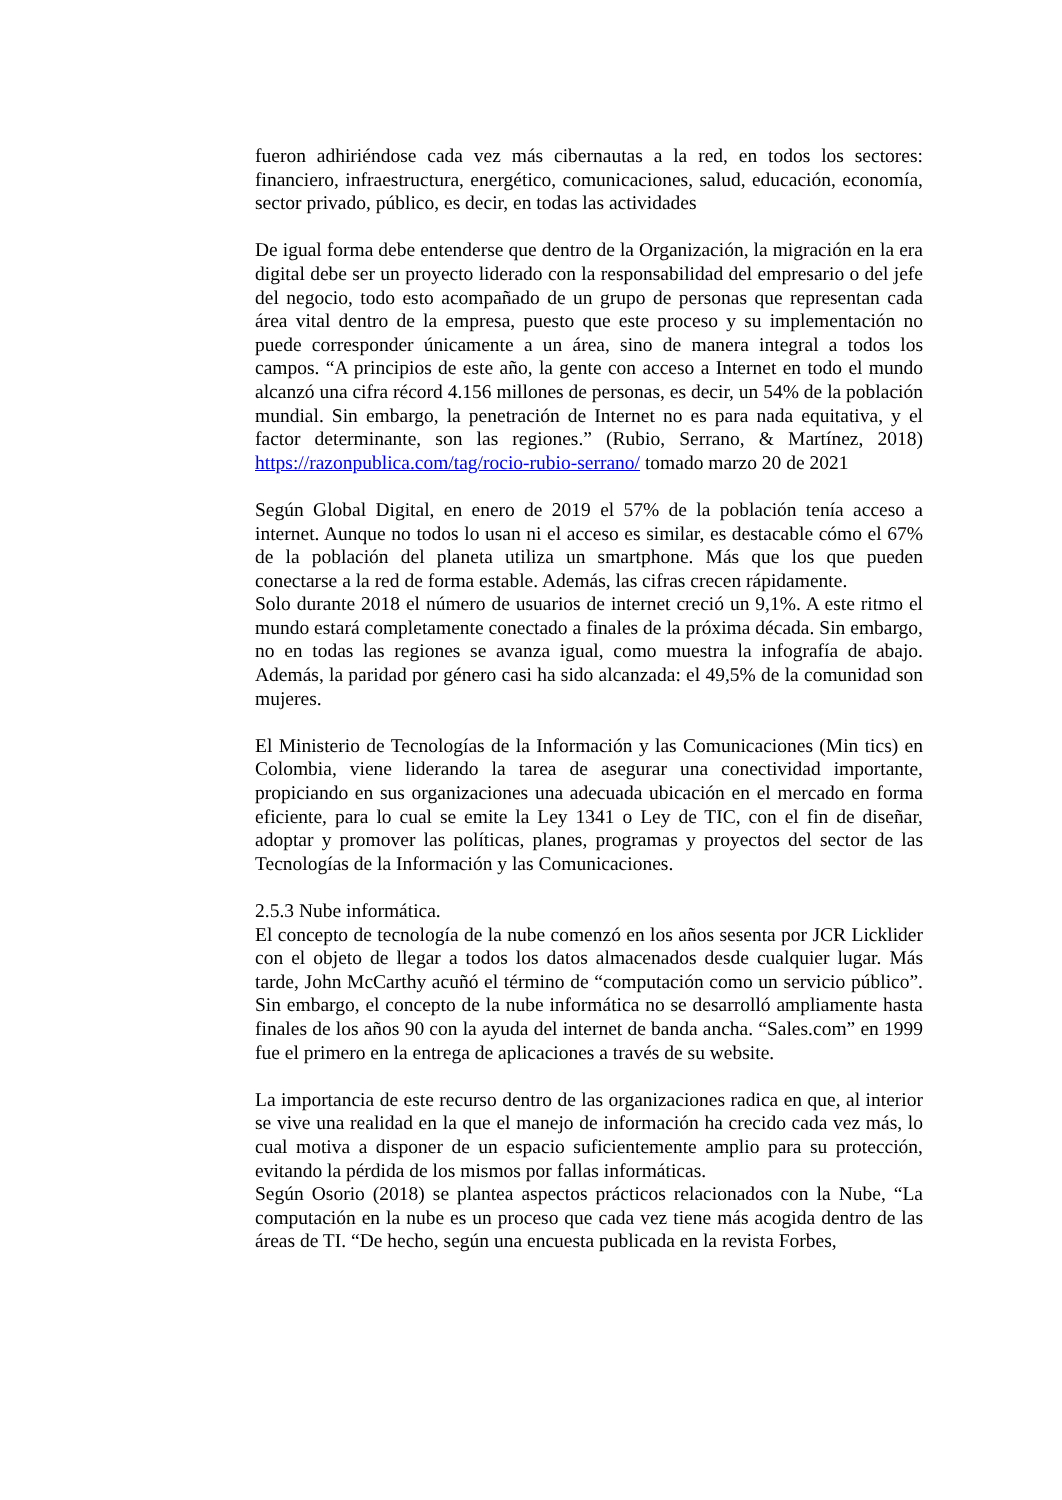fueron adhiriéndose cada vez más cibernautas a la red, en todos los sectores: financiero, infraestructura, energético, comunicaciones, salud, educación, economía, sector privado, público, es decir, en todas las actividades
De igual forma debe entenderse que dentro de la Organización, la migración en la era digital debe ser un proyecto liderado con la responsabilidad del empresario o del jefe del negocio, todo esto acompañado de un grupo de personas que representan cada área vital dentro de la empresa, puesto que este proceso y su implementación no puede corresponder únicamente a un área, sino de manera integral a todos los campos. “A principios de este año, la gente con acceso a Internet en todo el mundo alcanzó una cifra récord 4.156 millones de personas, es decir, un 54% de la población mundial. Sin embargo, la penetración de Internet no es para nada equitativa, y el factor determinante, son las regiones.” (Rubio, Serrano, & Martínez, 2018) https://razonpublica.com/tag/rocio-rubio-serrano/ tomado marzo 20 de 2021
Según Global Digital, en enero de 2019 el 57% de la población tenía acceso a internet. Aunque no todos lo usan ni el acceso es similar, es destacable cómo el 67% de la población del planeta utiliza un smartphone. Más que los que pueden conectarse a la red de forma estable. Además, las cifras crecen rápidamente.
Solo durante 2018 el número de usuarios de internet creció un 9,1%. A este ritmo el mundo estará completamente conectado a finales de la próxima década. Sin embargo, no en todas las regiones se avanza igual, como muestra la infografía de abajo. Además, la paridad por género casi ha sido alcanzada: el 49,5% de la comunidad son mujeres.
El Ministerio de Tecnologías de la Información y las Comunicaciones (Min tics) en Colombia, viene liderando la tarea de asegurar una conectividad importante, propiciando en sus organizaciones una adecuada ubicación en el mercado en forma eficiente, para lo cual se emite la Ley 1341 o Ley de TIC, con el fin de diseñar, adoptar y promover las políticas, planes, programas y proyectos del sector de las Tecnologías de la Información y las Comunicaciones.
2.5.3 Nube informática.
El concepto de tecnología de la nube comenzó en los años sesenta por JCR Licklider con el objeto de llegar a todos los datos almacenados desde cualquier lugar. Más tarde, John McCarthy acuñó el término de “computación como un servicio público”. Sin embargo, el concepto de la nube informática no se desarrolló ampliamente hasta finales de los años 90 con la ayuda del internet de banda ancha. “Sales.com” en 1999 fue el primero en la entrega de aplicaciones a través de su website.
La importancia de este recurso dentro de las organizaciones radica en que, al interior se vive una realidad en la que el manejo de información ha crecido cada vez más, lo cual motiva a disponer de un espacio suficientemente amplio para su protección, evitando la pérdida de los mismos por fallas informáticas.
Según Osorio (2018) se plantea aspectos prácticos relacionados con la Nube, “La computación en la nube es un proceso que cada vez tiene más acogida dentro de las áreas de TI. “De hecho, según una encuesta publicada en la revista Forbes,